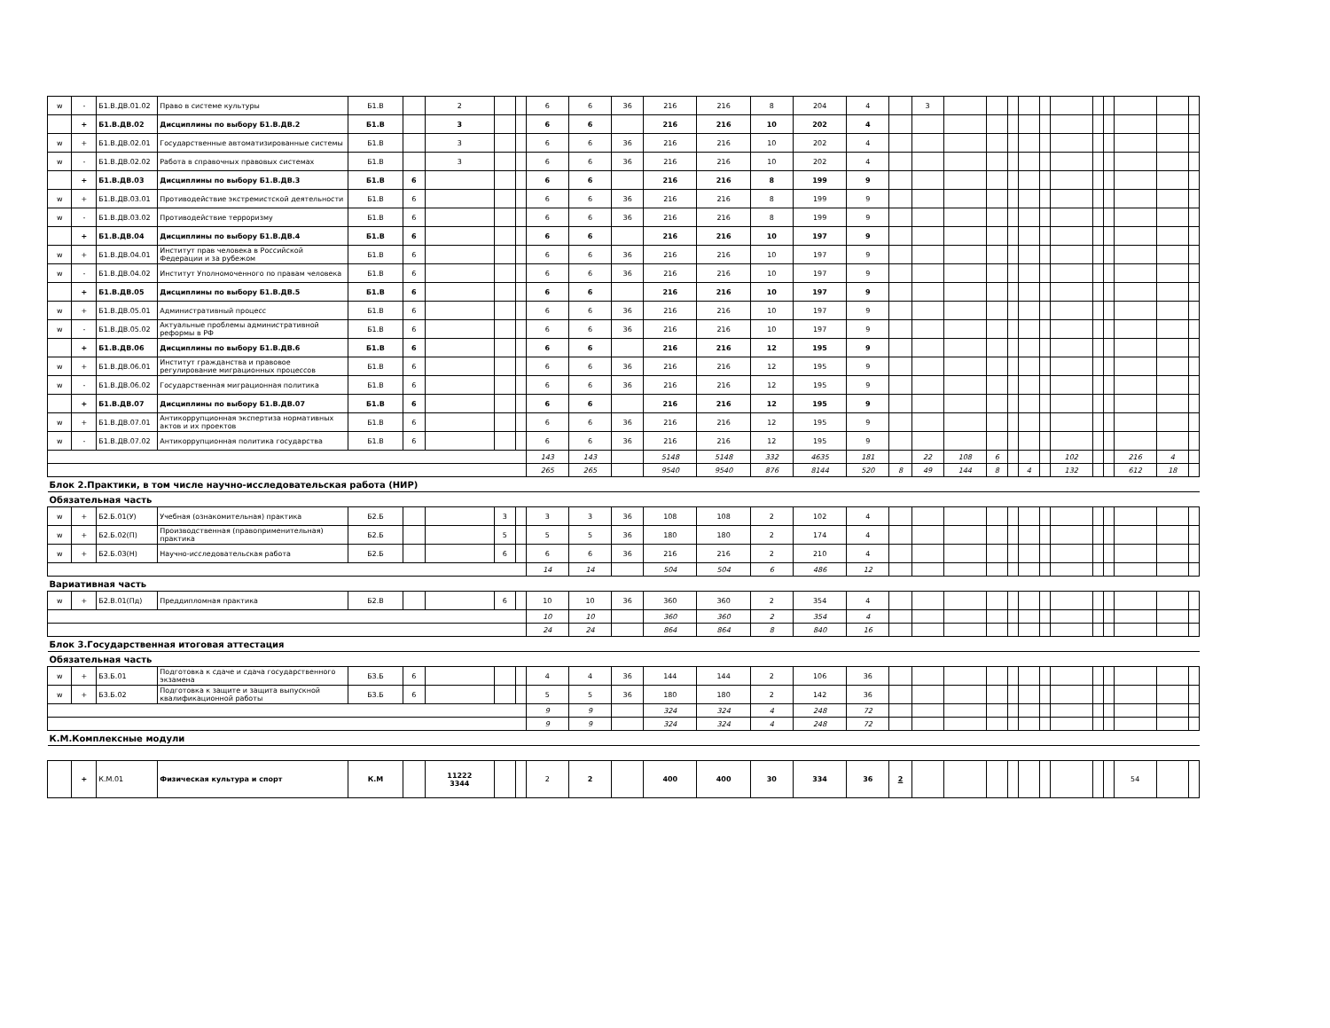| w | - | Б1.В.ДВ.01.02 | Право в системе культуры | Б1.В | | 2 | | | 6 | 6 | 36 | 216 | 216 | 8 | 204 | 4 | | 3 | | | | | | | | | | | |
| | + | Б1.В.ДВ.02 | Дисциплины по выбору Б1.В.ДВ.2 | Б1.В | | 3 | | | 6 | 6 | | 216 | 216 | 10 | 202 | 4 | | | | | | | | | | | | | |
| w | + | Б1.В.ДВ.02.01 | Государственные автоматизированные системы | Б1.В | | 3 | | | 6 | 6 | 36 | 216 | 216 | 10 | 202 | 4 | | | | | | | | | | | | | |
| w | - | Б1.В.ДВ.02.02 | Работа в справочных правовых системах | Б1.В | | 3 | | | 6 | 6 | 36 | 216 | 216 | 10 | 202 | 4 | | | | | | | | | | | | | |
| | + | Б1.В.ДВ.03 | Дисциплины по выбору Б1.В.ДВ.3 | Б1.В | 6 | | | | 6 | 6 | | 216 | 216 | 8 | 199 | 9 | | | | | | | | | | | | | |
| w | + | Б1.В.ДВ.03.01 | Противодействие экстремистской деятельности | Б1.В | 6 | | | | 6 | 6 | 36 | 216 | 216 | 8 | 199 | 9 | | | | | | | | | | | | | |
| w | - | Б1.В.ДВ.03.02 | Противодействие терроризму | Б1.В | 6 | | | | 6 | 6 | 36 | 216 | 216 | 8 | 199 | 9 | | | | | | | | | | | | | |
| | + | Б1.В.ДВ.04 | Дисциплины по выбору Б1.В.ДВ.4 | Б1.В | 6 | | | | 6 | 6 | | 216 | 216 | 10 | 197 | 9 | | | | | | | | | | | | | |
| w | + | Б1.В.ДВ.04.01 | Институт прав человека в Российской Федерации и за рубежом | Б1.В | 6 | | | | 6 | 6 | 36 | 216 | 216 | 10 | 197 | 9 | | | | | | | | | | | | | |
| w | - | Б1.В.ДВ.04.02 | Институт Уполномоченного по правам человека | Б1.В | 6 | | | | 6 | 6 | 36 | 216 | 216 | 10 | 197 | 9 | | | | | | | | | | | | | |
| | + | Б1.В.ДВ.05 | Дисциплины по выбору Б1.В.ДВ.5 | Б1.В | 6 | | | | 6 | 6 | | 216 | 216 | 10 | 197 | 9 | | | | | | | | | | | | | |
| w | + | Б1.В.ДВ.05.01 | Административный процесс | Б1.В | 6 | | | | 6 | 6 | 36 | 216 | 216 | 10 | 197 | 9 | | | | | | | | | | | | | |
| w | - | Б1.В.ДВ.05.02 | Актуальные проблемы административной реформы в РФ | Б1.В | 6 | | | | 6 | 6 | 36 | 216 | 216 | 10 | 197 | 9 | | | | | | | | | | | | | |
| | + | Б1.В.ДВ.06 | Дисциплины по выбору Б1.В.ДВ.6 | Б1.В | 6 | | | | 6 | 6 | | 216 | 216 | 12 | 195 | 9 | | | | | | | | | | | | | |
| w | + | Б1.В.ДВ.06.01 | Институт гражданства и правовое регулирование миграционных процессов | Б1.В | 6 | | | | 6 | 6 | 36 | 216 | 216 | 12 | 195 | 9 | | | | | | | | | | | | | |
| w | - | Б1.В.ДВ.06.02 | Государственная миграционная политика | Б1.В | 6 | | | | 6 | 6 | 36 | 216 | 216 | 12 | 195 | 9 | | | | | | | | | | | | | |
| | + | Б1.В.ДВ.07 | Дисциплины по выбору Б1.В.ДВ.07 | Б1.В | 6 | | | | 6 | 6 | | 216 | 216 | 12 | 195 | 9 | | | | | | | | | | | | | |
| w | + | Б1.В.ДВ.07.01 | Антикоррупционная экспертиза нормативных актов и их проектов | Б1.В | 6 | | | | 6 | 6 | 36 | 216 | 216 | 12 | 195 | 9 | | | | | | | | | | | | | |
| w | - | Б1.В.ДВ.07.02 | Антикоррупционная политика государства | Б1.В | 6 | | | | 6 | 6 | 36 | 216 | 216 | 12 | 195 | 9 | | | | | | | | | | | | | |
| | | | | | | | | | 143 | 143 | | 5148 | 5148 | 332 | 4635 | 181 | | 22 | 108 | 6 | | | | 102 | | | 216 | 4 | |
| | | | | | | | | | 265 | 265 | | 9540 | 9540 | 876 | 8144 | 520 | 8 | 49 | 144 | 8 | | 4 | | 132 | | | 612 | 18 | |
| Блок 2.Практики, в том числе научно-исследовательская работа (НИР) | | | | | | | | | | | | | | | | | | | | | | | | | | | | | |
| Обязательная часть | | | | | | | | | | | | | | | | | | | | | | | | | | | | | |
| w | + | Б2.Б.01(У) | Учебная (ознакомительная) практика | Б2.Б | | | 3 | | 3 | 3 | 36 | 108 | 108 | 2 | 102 | 4 | | | | | | | | | | | | | |
| w | + | Б2.Б.02(П) | Производственная (правоприменительная) практика | Б2.Б | | | 5 | | 5 | 5 | 36 | 180 | 180 | 2 | 174 | 4 | | | | | | | | | | | | | |
| w | + | Б2.Б.03(Н) | Научно-исследовательская работа | Б2.Б | | | 6 | | 6 | 6 | 36 | 216 | 216 | 2 | 210 | 4 | | | | | | | | | | | | | |
| | | | | | | | | | 14 | 14 | | 504 | 504 | 6 | 486 | 12 | | | | | | | | | | | | | |
| Вариативная часть | | | | | | | | | | | | | | | | | | | | | | | | | | | | | |
| w | + | Б2.В.01(Пд) | Преддипломная практика | Б2.В | | | 6 | | 10 | 10 | 36 | 360 | 360 | 2 | 354 | 4 | | | | | | | | | | | | | |
| | | | | | | | | | 10 | 10 | | 360 | 360 | 2 | 354 | 4 | | | | | | | | | | | | | |
| | | | | | | | | | 24 | 24 | | 864 | 864 | 8 | 840 | 16 | | | | | | | | | | | | | |
| Блок 3.Государственная итоговая аттестация | | | | | | | | | | | | | | | | | | | | | | | | | | | | | |
| Обязательная часть | | | | | | | | | | | | | | | | | | | | | | | | | | | | | |
| w | + | Б3.Б.01 | Подготовка к сдаче и сдача государственного экзамена | Б3.Б | 6 | | | | 4 | 4 | 36 | 144 | 144 | 2 | 106 | 36 | | | | | | | | | | | | | |
| w | + | Б3.Б.02 | Подготовка к защите и защита выпускной квалификационной работы | Б3.Б | 6 | | | | 5 | 5 | 36 | 180 | 180 | 2 | 142 | 36 | | | | | | | | | | | | | |
| | | | | | | | | | 9 | 9 | | 324 | 324 | 4 | 248 | 72 | | | | | | | | | | | | | |
| | | | | | | | | | 9 | 9 | | 324 | 324 | 4 | 248 | 72 | | | | | | | | | | | | | |
| К.М.Комплексные модули | | | | | | | | | | | | | | | | | | | | | | | | | | | | | |
| | + | К.М.01 | Физическая культура и спорт | К.М | | 11222 3344 | | | 2 | 2 | | 400 | 400 | 30 | 334 | 36 | 2 | | | | | | | | | | 54 | | |